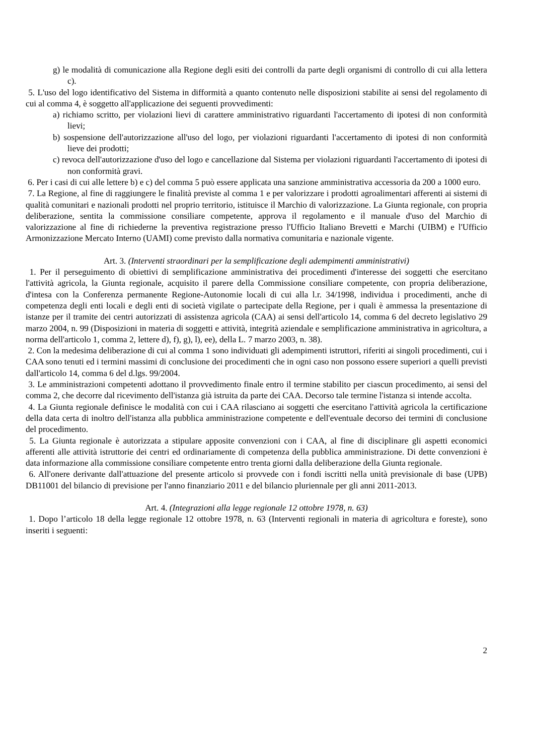g) le modalità di comunicazione alla Regione degli esiti dei controlli da parte degli organismi di controllo di cui alla lettera c).
5. L'uso del logo identificativo del Sistema in difformità a quanto contenuto nelle disposizioni stabilite ai sensi del regolamento di cui al comma 4, è soggetto all'applicazione dei seguenti provvedimenti:
a) richiamo scritto, per violazioni lievi di carattere amministrativo riguardanti l'accertamento di ipotesi di non conformità lievi;
b) sospensione dell'autorizzazione all'uso del logo, per violazioni riguardanti l'accertamento di ipotesi di non conformità lieve dei prodotti;
c) revoca dell'autorizzazione d'uso del logo e cancellazione dal Sistema per violazioni riguardanti l'accertamento di ipotesi di non conformità gravi.
6. Per i casi di cui alle lettere b) e c) del comma 5 può essere applicata una sanzione amministrativa accessoria da 200 a 1000 euro.
7. La Regione, al fine di raggiungere le finalità previste al comma 1 e per valorizzare i prodotti agroalimentari afferenti ai sistemi di qualità comunitari e nazionali prodotti nel proprio territorio, istituisce il Marchio di valorizzazione. La Giunta regionale, con propria deliberazione, sentita la commissione consiliare competente, approva il regolamento e il manuale d'uso del Marchio di valorizzazione al fine di richiederne la preventiva registrazione presso l'Ufficio Italiano Brevetti e Marchi (UIBM) e l'Ufficio Armonizzazione Mercato Interno (UAMI) come previsto dalla normativa comunitaria e nazionale vigente.
Art. 3. (Interventi straordinari per la semplificazione degli adempimenti amministrativi)
1. Per il perseguimento di obiettivi di semplificazione amministrativa dei procedimenti d'interesse dei soggetti che esercitano l'attività agricola, la Giunta regionale, acquisito il parere della Commissione consiliare competente, con propria deliberazione, d'intesa con la Conferenza permanente Regione-Autonomie locali di cui alla l.r. 34/1998, individua i procedimenti, anche di competenza degli enti locali e degli enti di società vigilate o partecipate della Regione, per i quali è ammessa la presentazione di istanze per il tramite dei centri autorizzati di assistenza agricola (CAA) ai sensi dell'articolo 14, comma 6 del decreto legislativo 29 marzo 2004, n. 99 (Disposizioni in materia di soggetti e attività, integrità aziendale e semplificazione amministrativa in agricoltura, a norma dell'articolo 1, comma 2, lettere d), f), g), l), ee), della L. 7 marzo 2003, n. 38).
2. Con la medesima deliberazione di cui al comma 1 sono individuati gli adempimenti istruttori, riferiti ai singoli procedimenti, cui i CAA sono tenuti ed i termini massimi di conclusione dei procedimenti che in ogni caso non possono essere superiori a quelli previsti dall'articolo 14, comma 6 del d.lgs. 99/2004.
3. Le amministrazioni competenti adottano il provvedimento finale entro il termine stabilito per ciascun procedimento, ai sensi del comma 2, che decorre dal ricevimento dell'istanza già istruita da parte dei CAA. Decorso tale termine l'istanza si intende accolta.
4. La Giunta regionale definisce le modalità con cui i CAA rilasciano ai soggetti che esercitano l'attività agricola la certificazione della data certa di inoltro dell'istanza alla pubblica amministrazione competente e dell'eventuale decorso dei termini di conclusione del procedimento.
5. La Giunta regionale è autorizzata a stipulare apposite convenzioni con i CAA, al fine di disciplinare gli aspetti economici afferenti alle attività istruttorie dei centri ed ordinariamente di competenza della pubblica amministrazione. Di dette convenzioni è data informazione alla commissione consiliare competente entro trenta giorni dalla deliberazione della Giunta regionale.
6. All'onere derivante dall'attuazione del presente articolo si provvede con i fondi iscritti nella unità previsionale di base (UPB) DB11001 del bilancio di previsione per l'anno finanziario 2011 e del bilancio pluriennale per gli anni 2011-2013.
Art. 4. (Integrazioni alla legge regionale 12 ottobre 1978, n. 63)
1. Dopo l’articolo 18 della legge regionale 12 ottobre 1978, n. 63 (Interventi regionali in materia di agricoltura e foreste), sono inseriti i seguenti:
2